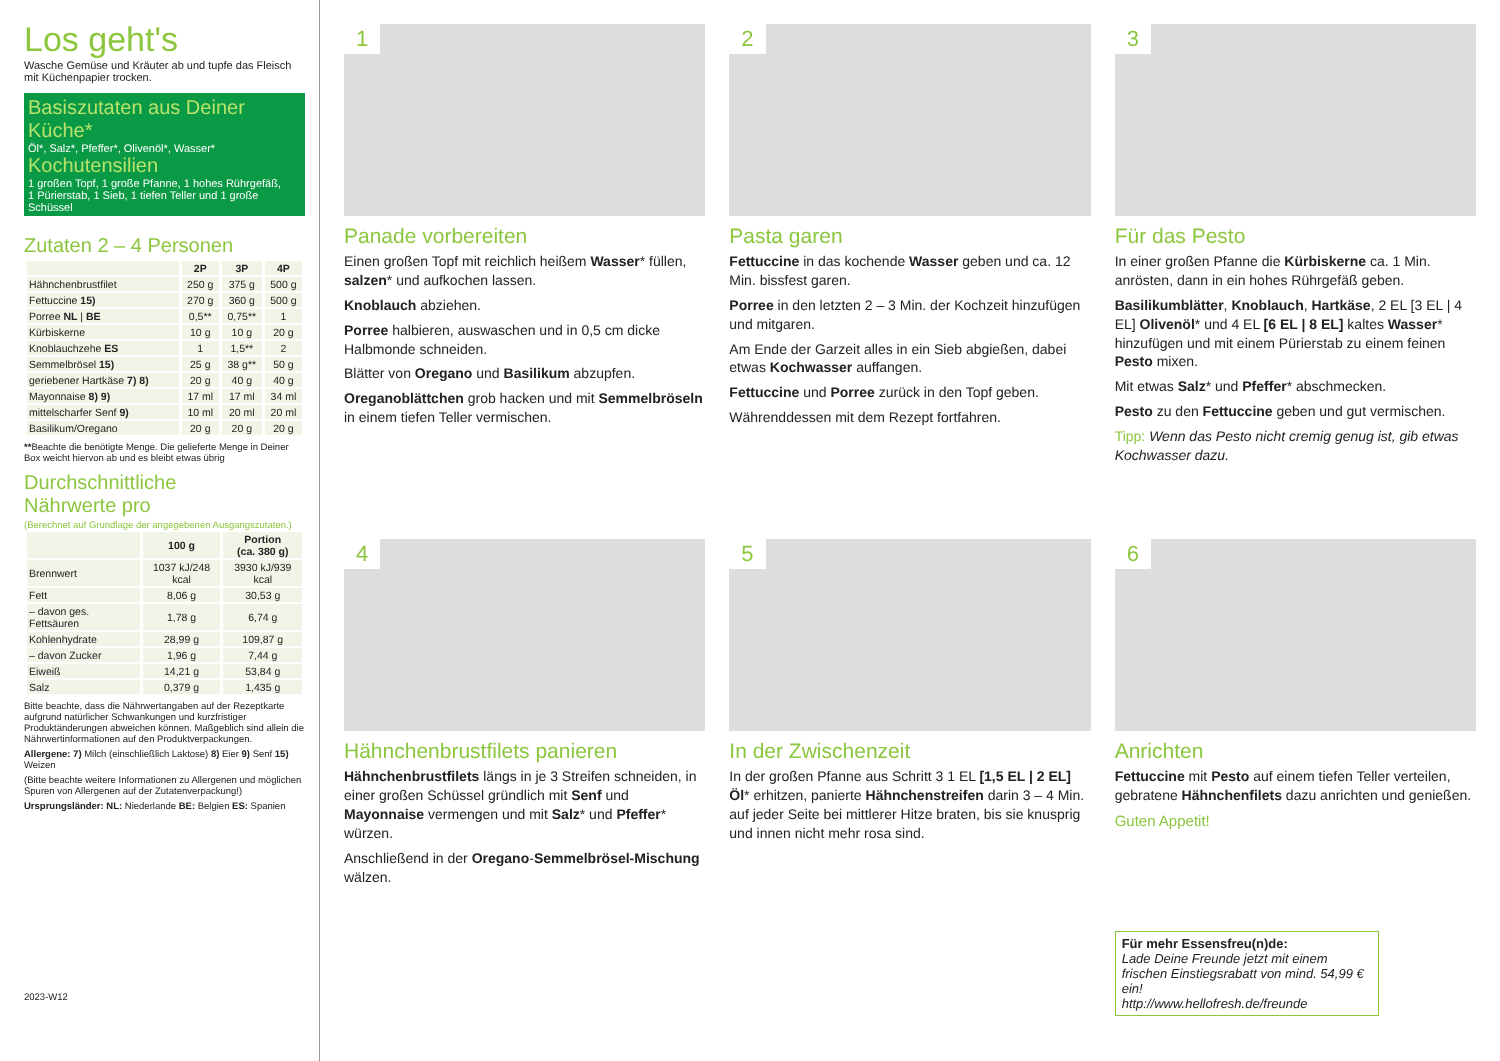Los geht's
Wasche Gemüse und Kräuter ab und tupfe das Fleisch mit Küchenpapier trocken.
Basiszutaten aus Deiner Küche*
Öl*, Salz*, Pfeffer*, Olivenöl*, Wasser*
Kochutensilien
1 großen Topf, 1 große Pfanne, 1 hohes Rührgefäß,
1 Pürierstab, 1 Sieb, 1 tiefen Teller und 1 große Schüssel
Zutaten 2 – 4 Personen
| | 2P | 3P | 4P |
| --- | --- | --- | --- |
| Hähnchenbrustfilet | 250 g | 375 g | 500 g |
| Fettuccine 15) | 270 g | 360 g | 500 g |
| Porree NL / BE | 0,5** | 0,75** | 1 |
| Kürbiskerne | 10 g | 10 g | 20 g |
| Knoblauchzehe ES | 1 | 1,5** | 2 |
| Semmelbrösel 15) | 25 g | 38 g** | 50 g |
| geriebener Hartkäse 7) 8) | 20 g | 40 g | 40 g |
| Mayonnaise 8) 9) | 17 ml | 17 ml | 34 ml |
| mittelscharfer Senf 9) | 10 ml | 20 ml | 20 ml |
| Basilikum/Oregano | 20 g | 20 g | 20 g |
**Beachte die benötigte Menge. Die gelieferte Menge in Deiner Box weicht hiervon ab und es bleibt etwas übrig
Durchschnittliche
Nährwerte pro
(Berechnet auf Grundlage der angegebenen Ausgangszutaten.)
| | 100 g | Portion (ca. 380 g) |
| --- | --- | --- |
| Brennwert | 1037 kJ/248 kcal | 3930 kJ/939 kcal |
| Fett | 8,06 g | 30,53 g |
| – davon ges. Fettsäuren | 1,78 g | 6,74 g |
| Kohlenhydrate | 28,99 g | 109,87 g |
| – davon Zucker | 1,96 g | 7,44 g |
| Eiweiß | 14,21 g | 53,84 g |
| Salz | 0,379 g | 1,435 g |
Bitte beachte, dass die Nährwertangaben auf der Rezeptkarte aufgrund natürlicher Schwankungen und kurzfristiger Produktänderungen abweichen können. Maßgeblich sind allein die Nährwertinformationen auf den Produktverpackungen.
Allergene: 7) Milch (einschließlich Laktose) 8) Eier 9) Senf 15) Weizen
(Bitte beachte weitere Informationen zu Allergenen und möglichen Spuren von Allergenen auf der Zutatenverpackung!)
Ursprungsländer: NL: Niederlande BE: Belgien ES: Spanien
2023-W12
1
Panade vorbereiten
Einen großen Topf mit reichlich heißem Wasser* füllen, salzen* und aufkochen lassen.
Knoblauch abziehen.
Porree halbieren, auswaschen und in 0,5 cm dicke Halbmonde schneiden.
Blätter von Oregano und Basilikum abzupfen.
Oreganoblättchen grob hacken und mit Semmelbröseln in einem tiefen Teller vermischen.
2
Pasta garen
Fettuccine in das kochende Wasser geben und ca. 12 Min. bissfest garen.
Porree in den letzten 2 – 3 Min. der Kochzeit hinzufügen und mitgaren.
Am Ende der Garzeit alles in ein Sieb abgießen, dabei etwas Kochwasser auffangen.
Fettuccine und Porree zurück in den Topf geben.
Währenddessen mit dem Rezept fortfahren.
3
Für das Pesto
In einer großen Pfanne die Kürbiskerne ca. 1 Min. anrösten, dann in ein hohes Rührgefäß geben.
Basilikumblätter, Knoblauch, Hartkäse, 2 EL [3 EL | 4 EL] Olivenöl* und 4 EL [6 EL | 8 EL] kaltes Wasser* hinzufügen und mit einem Pürierstab zu einem feinen Pesto mixen.
Mit etwas Salz* und Pfeffer* abschmecken.
Pesto zu den Fettuccine geben und gut vermischen.
Tipp: Wenn das Pesto nicht cremig genug ist, gib etwas Kochwasser dazu.
4
Hähnchenbrustfilets panieren
Hähnchenbrustfilets längs in je 3 Streifen schneiden, in einer großen Schüssel gründlich mit Senf und Mayonnaise vermengen und mit Salz* und Pfeffer* würzen.
Anschließend in der Oregano-Semmelbrösel-Mischung wälzen.
5
In der Zwischenzeit
In der großen Pfanne aus Schritt 3 1 EL [1,5 EL | 2 EL] Öl* erhitzen, panierte Hähnchenstreifen darin 3 – 4 Min. auf jeder Seite bei mittlerer Hitze braten, bis sie knusprig und innen nicht mehr rosa sind.
6
Anrichten
Fettuccine mit Pesto auf einem tiefen Teller verteilen, gebratene Hähnchenfilets dazu anrichten und genießen.
Guten Appetit!
Für mehr Essensfreu(n)de:
Lade Deine Freunde jetzt mit einem frischen Einstiegsrabatt von mind. 54,99 € ein!
http://www.hellofresh.de/freunde